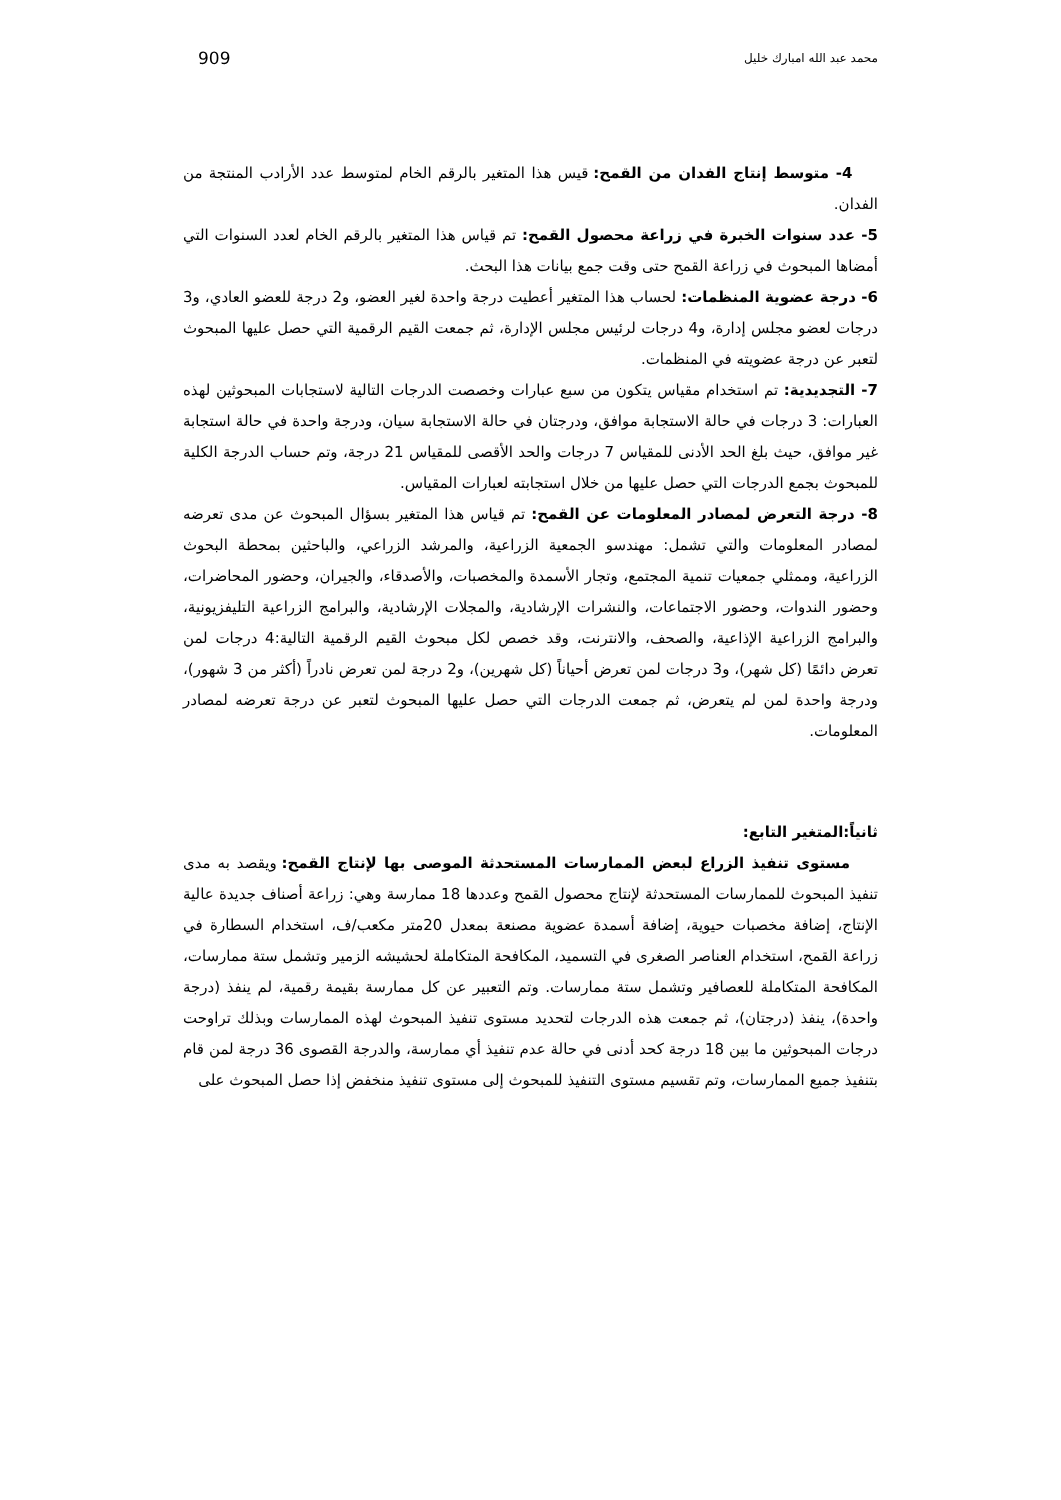محمد عبد الله امبارك خليل 909
4- متوسط إنتاج الفدان من القمح: قيس هذا المتغير بالرقم الخام لمتوسط عدد الأرادب المنتجة من الفدان.
5- عدد سنوات الخبرة في زراعة محصول القمح: تم قياس هذا المتغير بالرقم الخام لعدد السنوات التي أمضاها المبحوث في زراعة القمح حتى وقت جمع بيانات هذا البحث.
6- درجة عضوية المنظمات: لحساب هذا المتغير أعطيت درجة واحدة لغير العضو، و2 درجة للعضو العادي، و3 درجات لعضو مجلس إدارة، و4 درجات لرئيس مجلس الإدارة، ثم جمعت القيم الرقمية التي حصل عليها المبحوث لتعبر عن درجة عضويته في المنظمات.
7- التجديدية: تم استخدام مقياس يتكون من سبع عبارات وخصصت الدرجات التالية لاستجابات المبحوثين لهذه العبارات: 3 درجات في حالة الاستجابة موافق، ودرجتان في حالة الاستجابة سيان، ودرجة واحدة في حالة استجابة غير موافق، حيث بلغ الحد الأدنى للمقياس 7 درجات والحد الأقصى للمقياس 21 درجة، وتم حساب الدرجة الكلية للمبحوث بجمع الدرجات التي حصل عليها من خلال استجابته لعبارات المقياس.
8- درجة التعرض لمصادر المعلومات عن القمح: تم قياس هذا المتغير بسؤال المبحوث عن مدى تعرضه لمصادر المعلومات والتي تشمل: مهندسو الجمعية الزراعية، والمرشد الزراعي، والباحثين بمحطة البحوث الزراعية، وممثلي جمعيات تنمية المجتمع، وتجار الأسمدة والمخصبات، والأصدقاء، والجيران، وحضور المحاضرات، وحضور الندوات، وحضور الاجتماعات، والنشرات الإرشادية، والمجلات الإرشادية، والبرامج الزراعية التليفزيونية، والبرامج الزراعية الإذاعية، والصحف، والانترنت، وقد خصص لكل مبحوث القيم الرقمية التالية:4 درجات لمن تعرض دائمًا (كل شهر)، و3 درجات لمن تعرض أحياناً (كل شهرين)، و2 درجة لمن تعرض نادراً (أكثر من 3 شهور)، ودرجة واحدة لمن لم يتعرض، ثم جمعت الدرجات التي حصل عليها المبحوث لتعبر عن درجة تعرضه لمصادر المعلومات.
ثانياً:المتغير التابع:
مستوى تنفيذ الزراع لبعض الممارسات المستحدثة الموصى بها لإنتاج القمح: ويقصد به مدى تنفيذ المبحوث للممارسات المستحدثة لإنتاج محصول القمح وعددها 18 ممارسة وهي: زراعة أصناف جديدة عالية الإنتاج، إضافة مخصبات حيوية، إضافة أسمدة عضوية مصنعة بمعدل 20متر مكعب/ف، استخدام السطارة في زراعة القمح، استخدام العناصر الصغرى في التسميد، المكافحة المتكاملة لحشيشه الزمير وتشمل ستة ممارسات، المكافحة المتكاملة للعصافير وتشمل ستة ممارسات. وتم التعبير عن كل ممارسة بقيمة رقمية، لم ينفذ (درجة واحدة)، ينفذ (درجتان)، ثم جمعت هذه الدرجات لتحديد مستوى تنفيذ المبحوث لهذه الممارسات وبذلك تراوحت درجات المبحوثين ما بين 18 درجة كحد أدنى في حالة عدم تنفيذ أي ممارسة، والدرجة القصوى 36 درجة لمن قام بتنفيذ جميع الممارسات، وتم تقسيم مستوى التنفيذ للمبحوث إلى مستوى تنفيذ منخفض إذا حصل المبحوث على